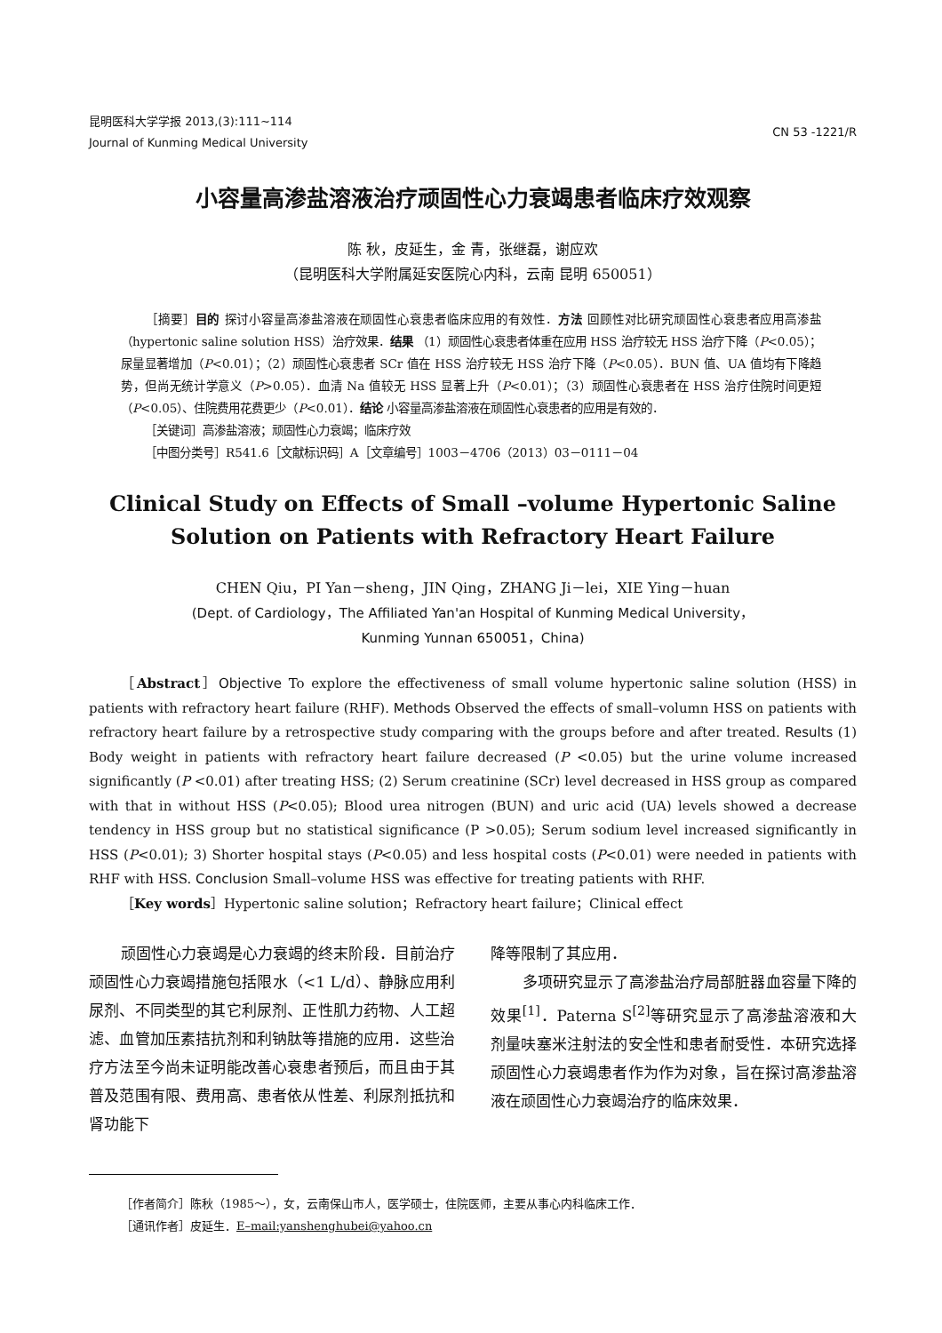昆明医科大学学报 2013,(3):111~114
Journal of Kunming Medical University
CN 53 -1221/R
小容量高渗盐溶液治疗顽固性心力衰竭患者临床疗效观察
陈 秋，皮延生，金 青，张继磊，谢应欢
（昆明医科大学附属延安医院心内科，云南 昆明 650051）
  ［摘要］目的 探讨小容量高渗盐溶液在顽固性心衰患者临床应用的有效性．方法 回顾性对比研究顽固性心衰患者应用高渗盐（hypertonic saline solution HSS）治疗效果．结果 （1）顽固性心衰患者体重在应用 HSS 治疗较无 HSS 治疗下降（P<0.05）；尿量显著增加（P<0.01）；（2）顽固性心衰患者 SCr 值在 HSS 治疗较无 HSS 治疗下降（P<0.05）．BUN 值、UA 值均有下降趋势，但尚无统计学意义（P>0.05）．血清 Na 值较无 HSS 显著上升（P<0.01）；（3）顽固性心衰患者在 HSS 治疗住院时间更短（P<0.05）、住院费用花费更少（P<0.01）．结论 小容量高渗盐溶液在顽固性心衰患者的应用是有效的．
  ［关键词］高渗盐溶液；顽固性心力衰竭；临床疗效
  ［中图分类号］R541.6［文献标识码］A［文章编号］1003－4706（2013）03－0111－04
Clinical Study on Effects of Small –volume Hypertonic Saline
Solution on Patients with Refractory Heart Failure
CHEN Qiu，PI Yan－sheng，JIN Qing，ZHANG Ji－lei，XIE Ying－huan
(Dept. of Cardiology，The Affiliated Yan'an Hospital of Kunming Medical University，
Kunming Yunnan 650051，China)
［Abstract］Objective To explore the effectiveness of small volume hypertonic saline solution (HSS) in patients with refractory heart failure (RHF). Methods Observed the effects of small–volumn HSS on patients with refractory heart failure by a retrospective study comparing with the groups before and after treated. Results (1) Body weight in patients with refractory heart failure decreased (P <0.05) but the urine volume increased significantly (P <0.01) after treating HSS; (2) Serum creatinine (SCr) level decreased in HSS group as compared with that in without HSS (P<0.05); Blood urea nitrogen (BUN) and uric acid (UA) levels showed a decrease tendency in HSS group but no statistical significance (P >0.05); Serum sodium level increased significantly in HSS (P<0.01); 3) Shorter hospital stays (P<0.05) and less hospital costs (P<0.01) were needed in patients with RHF with HSS. Conclusion Small–volume HSS was effective for treating patients with RHF.
［Key words］Hypertonic saline solution；Refractory heart failure；Clinical effect
顽固性心力衰竭是心力衰竭的终末阶段．目前治疗顽固性心力衰竭措施包括限水（<1 L/d）、静脉应用利尿剂、不同类型的其它利尿剂、正性肌力药物、人工超滤、血管加压素拮抗剂和利钠肽等措施的应用．这些治疗方法至今尚未证明能改善心衰患者预后，而且由于其普及范围有限、费用高、患者依从性差、利尿剂抵抗和肾功能下
降等限制了其应用．
多项研究显示了高渗盐治疗局部脏器血容量下降的效果<sup>[1]</sup>．Paterna S<sup>[2]</sup>等研究显示了高渗盐溶液和大剂量呋塞米注射法的安全性和患者耐受性．本研究选择顽固性心力衰竭患者作为作为对象，旨在探讨高渗盐溶液在顽固性心力衰竭治疗的临床效果．
［作者简介］陈秋（1985～），女，云南保山市人，医学硕士，住院医师，主要从事心内科临床工作．
［通讯作者］皮延生．E–mail:yanshenghubei@yahoo.cn